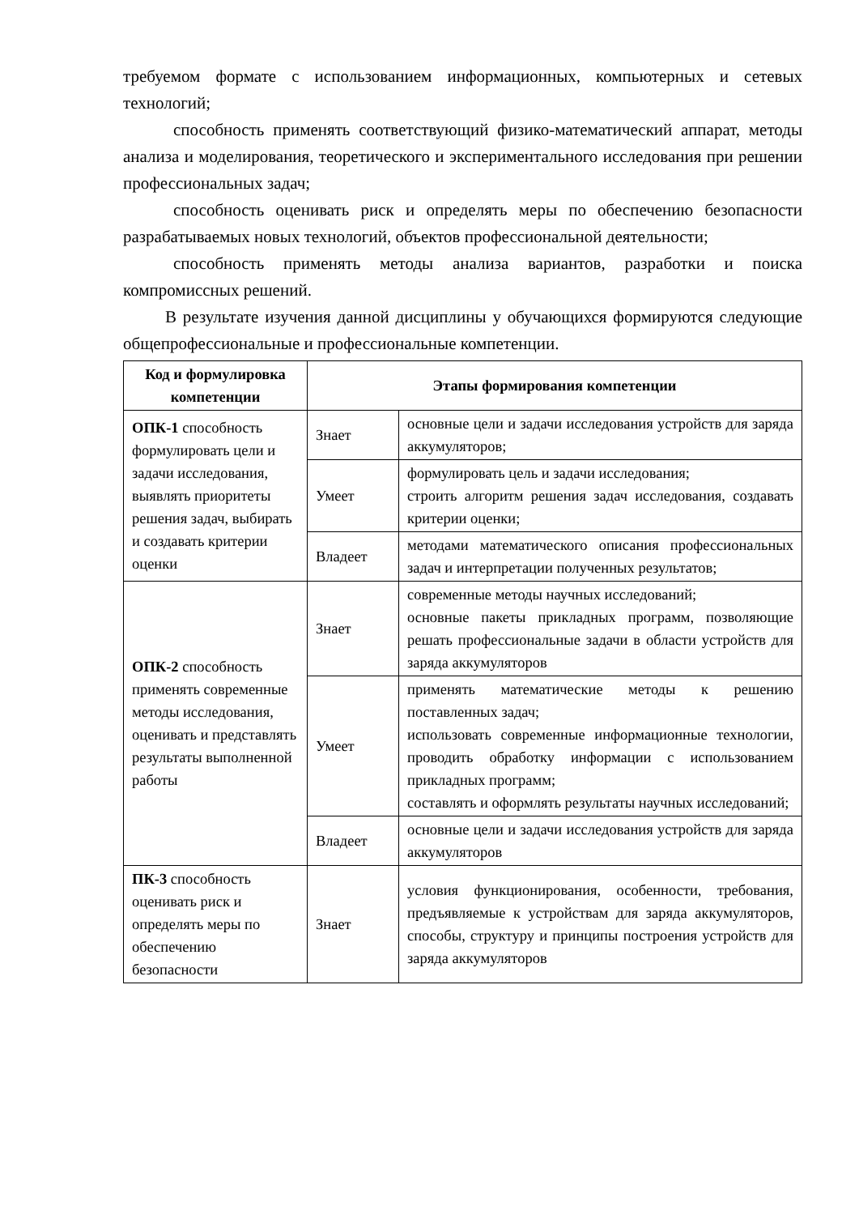требуемом формате с использованием информационных, компьютерных и сетевых технологий;
способность применять соответствующий физико-математический аппарат, методы анализа и моделирования, теоретического и экспериментального исследования при решении профессиональных задач;
способность оценивать риск и определять меры по обеспечению безопасности разрабатываемых новых технологий, объектов профессиональной деятельности;
способность применять методы анализа вариантов, разработки и поиска компромиссных решений.
В результате изучения данной дисциплины у обучающихся формируются следующие общепрофессиональные и профессиональные компетенции.
| Код и формулировка компетенции | Этапы формирования компетенции | |
| --- | --- | --- |
| ОПК-1 способность формулировать цели и задачи исследования, выявлять приоритеты решения задач, выбирать и создавать критерии оценки | Знает | основные цели и задачи исследования устройств для заряда аккумуляторов; |
| | Умеет | формулировать цель и задачи исследования; строить алгоритм решения задач исследования, создавать критерии оценки; |
| | Владеет | методами математического описания профессиональных задач и интерпретации полученных результатов; |
| ОПК-2 способность применять современные методы исследования, оценивать и представлять результаты выполненной работы | Знает | современные методы научных исследований; основные пакеты прикладных программ, позволяющие решать профессиональные задачи в области устройств для заряда аккумуляторов |
| | Умеет | применять математические методы к решению поставленных задач; использовать современные информационные технологии, проводить обработку информации с использованием прикладных программ; составлять и оформлять результаты научных исследований; |
| | Владеет | основные цели и задачи исследования устройств для заряда аккумуляторов |
| ПК-3 способность оценивать риск и определять меры по обеспечению безопасности | Знает | условия функционирования, особенности, требования, предъявляемые к устройствам для заряда аккумуляторов, способы, структуру и принципы построения устройств для заряда аккумуляторов |